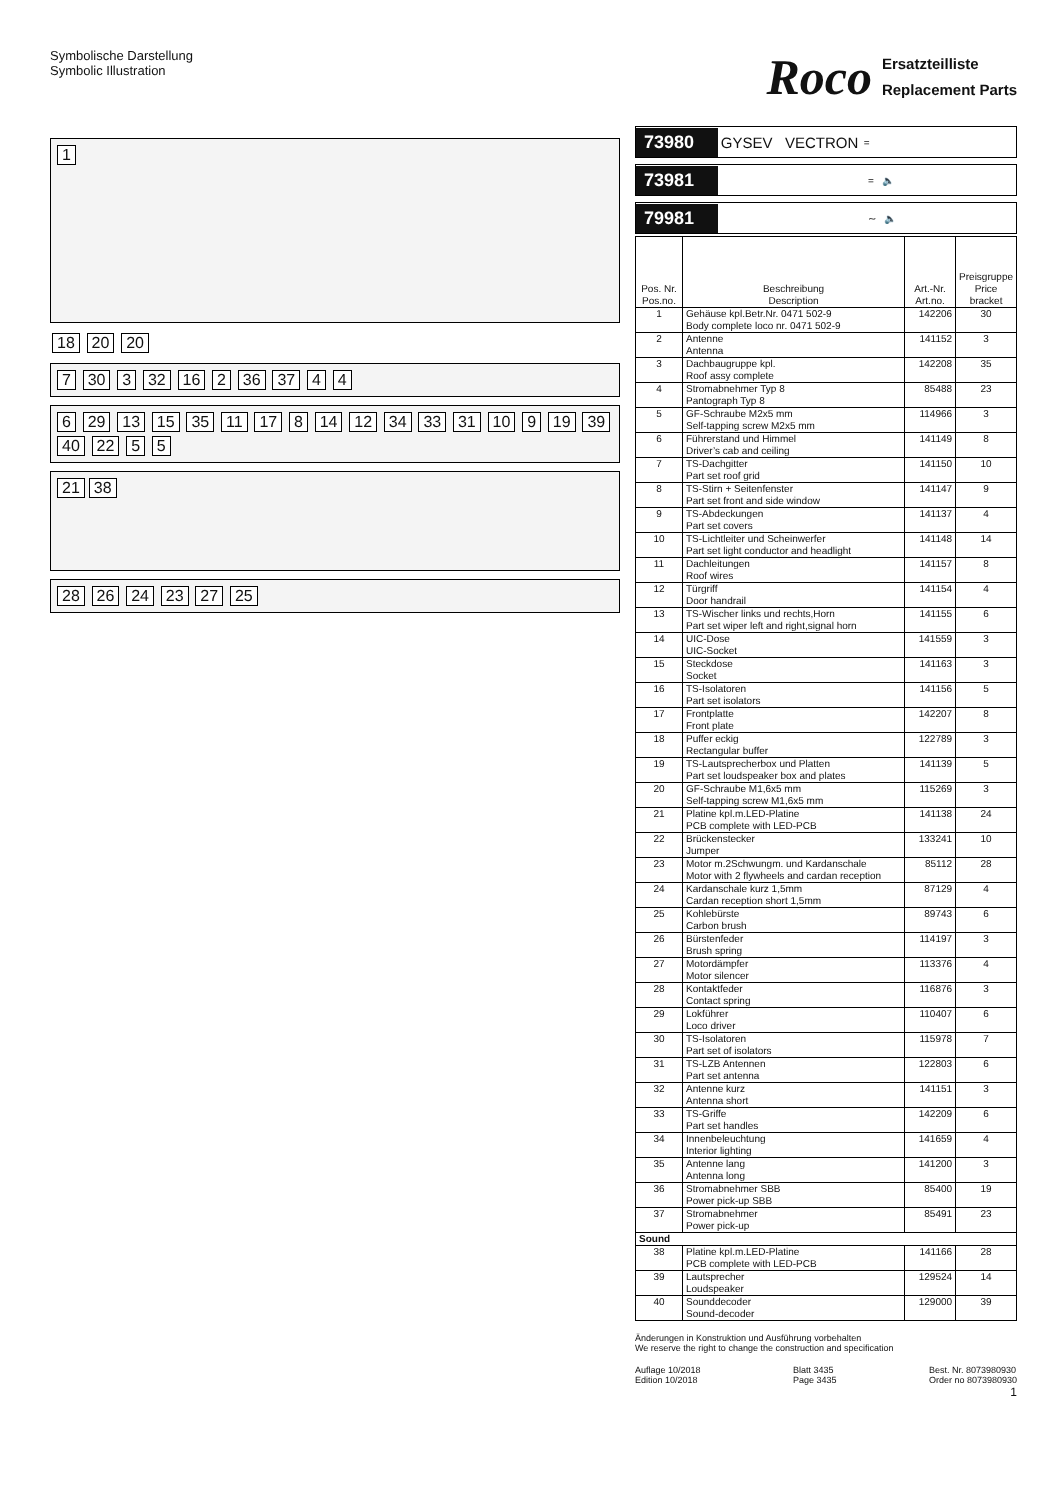Symbolische Darstellung
Symbolic Illustration
1
18 20 20
7 30 3 32 16 2 36 37 4 4
6 29 13 15 35 11 17 8 14 12 34 33 31 10 9 19 39 40 22 5 5
21 38
28 26 24 23 27 25
Roco Ersatzteilliste
Replacement Parts
73980 GYSEV VECTRON =
73981 = 🔈
79981 ∼ 🔈
| Pos. Nr. Pos.no. | Beschreibung Description | Art.-Nr. Art.no. | Preisgruppe Price bracket |
| --- | --- | --- | --- |
| 1 | Gehäuse kpl.Betr.Nr. 0471 502-9 Body complete loco nr. 0471 502-9 | 142206 | 30 |
| 2 | Antenne Antenna | 141152 | 3 |
| 3 | Dachbaugruppe kpl. Roof assy complete | 142208 | 35 |
| 4 | Stromabnehmer Typ 8 Pantograph Typ 8 | 85488 | 23 |
| 5 | GF-Schraube M2x5 mm Self-tapping screw M2x5 mm | 114966 | 3 |
| 6 | Führerstand und Himmel Driver’s cab and ceiling | 141149 | 8 |
| 7 | TS-Dachgitter Part set roof grid | 141150 | 10 |
| 8 | TS-Stirn + Seitenfenster Part set front and side window | 141147 | 9 |
| 9 | TS-Abdeckungen Part set covers | 141137 | 4 |
| 10 | TS-Lichtleiter und Scheinwerfer Part set light conductor and headlight | 141148 | 14 |
| 11 | Dachleitungen Roof wires | 141157 | 8 |
| 12 | Türgriff Door handrail | 141154 | 4 |
| 13 | TS-Wischer links und rechts,Horn Part set wiper left and right,signal horn | 141155 | 6 |
| 14 | UIC-Dose UIC-Socket | 141559 | 3 |
| 15 | Steckdose Socket | 141163 | 3 |
| 16 | TS-Isolatoren Part set isolators | 141156 | 5 |
| 17 | Frontplatte Front plate | 142207 | 8 |
| 18 | Puffer eckig Rectangular buffer | 122789 | 3 |
| 19 | TS-Lautsprecherbox und Platten Part set loudspeaker box and plates | 141139 | 5 |
| 20 | GF-Schraube M1,6x5 mm Self-tapping screw M1,6x5 mm | 115269 | 3 |
| 21 | Platine kpl.m.LED-Platine PCB complete with LED-PCB | 141138 | 24 |
| 22 | Brückenstecker Jumper | 133241 | 10 |
| 23 | Motor m.2Schwungm. und Kardanschale Motor with 2 flywheels and cardan reception | 85112 | 28 |
| 24 | Kardanschale kurz 1,5mm Cardan reception short 1,5mm | 87129 | 4 |
| 25 | Kohlebürste Carbon brush | 89743 | 6 |
| 26 | Bürstenfeder Brush spring | 114197 | 3 |
| 27 | Motordämpfer Motor silencer | 113376 | 4 |
| 28 | Kontaktfeder Contact spring | 116876 | 3 |
| 29 | Lokführer Loco driver | 110407 | 6 |
| 30 | TS-Isolatoren Part set of isolators | 115978 | 7 |
| 31 | TS-LZB Antennen Part set antenna | 122803 | 6 |
| 32 | Antenne kurz Antenna short | 141151 | 3 |
| 33 | TS-Griffe Part set handles | 142209 | 6 |
| 34 | Innenbeleuchtung Interior lighting | 141659 | 4 |
| 35 | Antenne lang Antenna long | 141200 | 3 |
| 36 | Stromabnehmer SBB Power pick-up SBB | 85400 | 19 |
| 37 | Stromabnehmer Power pick-up | 85491 | 23 |
| Sound | | | |
| 38 | Platine kpl.m.LED-Platine PCB complete with LED-PCB | 141166 | 28 |
| 39 | Lautsprecher Loudspeaker | 129524 | 14 |
| 40 | Sounddecoder Sound-decoder | 129000 | 39 |
Änderungen in Konstruktion und Ausführung vorbehalten
We reserve the right to change the construction and specification
Auflage 10/2018
Edition 10/2018 Blatt 3435
Page 3435 Best. Nr. 8073980930
Order no 8073980930
1